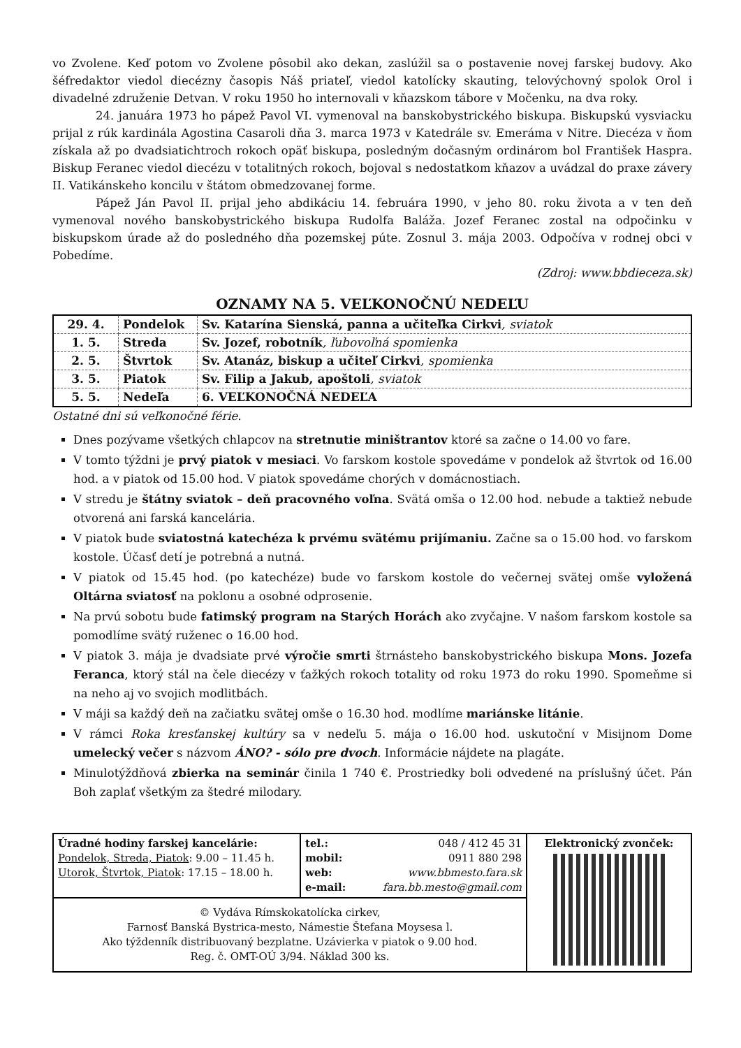vo Zvolene. Keď potom vo Zvolene pôsobil ako dekan, zaslúžil sa o postavenie novej farskej budovy. Ako šéfredaktor viedol diecézny časopis Náš priateľ, viedol katolícky skauting, telovýchovný spolok Orol i divadelné združenie Detvan. V roku 1950 ho internovali v kňazskom tábore v Močenku, na dva roky.
24. januára 1973 ho pápež Pavol VI. vymenoval na banskobystrického biskupa. Biskupskú vysviacku prijal z rúk kardinála Agostina Casaroli dňa 3. marca 1973 v Katedrále sv. Emeráma v Nitre. Diecéza v ňom získala až po dvadsiatichtroch rokoch opäť biskupa, posledným dočasným ordinárom bol František Haspra. Biskup Feranec viedol diecézu v totalitných rokoch, bojoval s nedostatkom kňazov a uvádzal do praxe závery II. Vatikánskeho koncilu v štátom obmedzovanej forme.
Pápež Ján Pavol II. prijal jeho abdikáciu 14. februára 1990, v jeho 80. roku života a v ten deň vymenoval nového banskobystrického biskupa Rudolfa Baláža. Jozef Feranec zostal na odpočinku v biskupskom úrade až do posledného dňa pozemskej púte. Zosnul 3. mája 2003. Odpočíva v rodnej obci v Pobedíme.
(Zdroj: www.bbdieceza.sk)
OZNAMY NA 5. VEĽKONOČNÚ NEDEĽU
| 29. 4. | Pondelok | Sv. Katarína Sienská, panna a učiteľka Cirkvi , sviatok |
| 1. 5. | Streda | Sv. Jozef, robotník , ľubovoľná spomienka |
| 2. 5. | Štvrtok | Sv. Atanáz, biskup a učiteľ Cirkvi , spomienka |
| 3. 5. | Piatok | Sv. Filip a Jakub, apoštoli , sviatok |
| 5. 5. | Nedeľa | 6. VEĽKONOČNÁ NEDEĽA |
Ostatné dni sú veľkonočné férie.
Dnes pozývame všetkých chlapcov na stretnutie miništrantov ktoré sa začne o 14.00 vo fare.
V tomto týždni je prvý piatok v mesiaci. Vo farskom kostole spovedáme v pondelok až štvrtok od 16.00 hod. a v piatok od 15.00 hod. V piatok spovedáme chorých v domácnostiach.
V stredu je štátny sviatok – deň pracovného voľna. Svätá omša o 12.00 hod. nebude a taktiež nebude otvorená ani farská kancelária.
V piatok bude sviatostná katechéza k prvému svätému prijímaniu. Začne sa o 15.00 hod. vo farskom kostole. Účasť detí je potrebná a nutná.
V piatok od 15.45 hod. (po katechéze) bude vo farskom kostole do večernej svätej omše vyložená Oltárna sviatosť na poklonu a osobné odprosenie.
Na prvú sobotu bude fatimský program na Starých Horách ako zvyčajne. V našom farskom kostole sa pomodlíme svätý ruženec o 16.00 hod.
V piatok 3. mája je dvadsiate prvé výročie smrti štrnásteho banskobystrického biskupa Mons. Jozefa Feranca, ktorý stál na čele diecézy v ťažkých rokoch totality od roku 1973 do roku 1990. Spomeňme si na neho aj vo svojich modlitbách.
V máji sa každý deň na začiatku svätej omše o 16.30 hod. modlíme mariánske litánie.
V rámci Roka kresťanskej kultúry sa v nedeľu 5. mája o 16.00 hod. uskutoční v Misijnom Dome umelecký večer s názvom ÁNO? - sólo pre dvoch. Informácie nájdete na plagáte.
Minulotýždňová zbierka na seminár činila 1 740 €. Prostriedky boli odvedené na príslušný účet. Pán Boh zaplať všetkým za štedré milodary.
| Úradné hodiny farskej kancelárie: Pondelok, Streda, Piatok : 9.00 – 11.45 h. Utorok, Štvrtok, Piatok : 17.15 – 18.00 h. | tel.: 048 / 412 45 31 mobil: 0911 880 298 web: www.bbmesto.fara.sk e-mail: fara.bb.mesto@gmail.com | Elektronický zvonček: |
| © Vydáva Rímskokatolícka cirkev, Farnosť Banská Bystrica-mesto, Námestie Štefana Moysesa l. Ako týždenník distribuovaný bezplatne. Uzávierka v piatok o 9.00 hod. Reg. č. OMT-OÚ 3/94. Náklad 300 ks. | | |